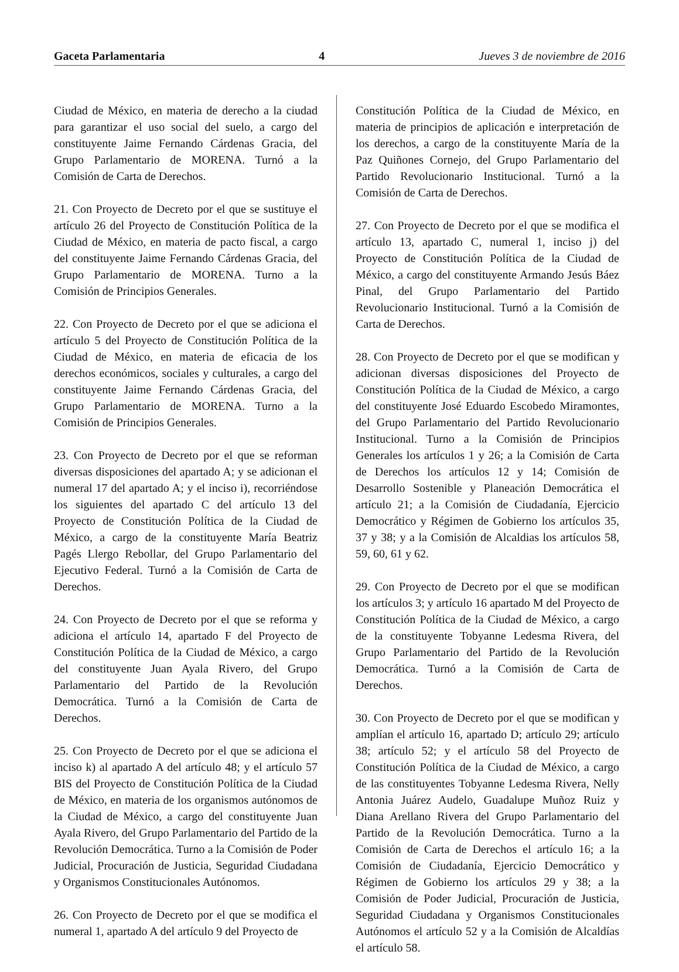Gaceta Parlamentaria 4 Jueves 3 de noviembre de 2016
Ciudad de México, en materia de derecho a la ciudad para garantizar el uso social del suelo, a cargo del constituyente Jaime Fernando Cárdenas Gracia, del Grupo Parlamentario de MORENA. Turnó a la Comisión de Carta de Derechos.
21. Con Proyecto de Decreto por el que se sustituye el artículo 26 del Proyecto de Constitución Política de la Ciudad de México, en materia de pacto fiscal, a cargo del constituyente Jaime Fernando Cárdenas Gracia, del Grupo Parlamentario de MORENA. Turno a la Comisión de Principios Generales.
22. Con Proyecto de Decreto por el que se adiciona el artículo 5 del Proyecto de Constitución Política de la Ciudad de México, en materia de eficacia de los derechos económicos, sociales y culturales, a cargo del constituyente Jaime Fernando Cárdenas Gracia, del Grupo Parlamentario de MORENA. Turno a la Comisión de Principios Generales.
23. Con Proyecto de Decreto por el que se reforman diversas disposiciones del apartado A; y se adicionan el numeral 17 del apartado A; y el inciso i), recorriéndose los siguientes del apartado C del artículo 13 del Proyecto de Constitución Política de la Ciudad de México, a cargo de la constituyente María Beatriz Pagés Llergo Rebollar, del Grupo Parlamentario del Ejecutivo Federal. Turnó a la Comisión de Carta de Derechos.
24. Con Proyecto de Decreto por el que se reforma y adiciona el artículo 14, apartado F del Proyecto de Constitución Política de la Ciudad de México, a cargo del constituyente Juan Ayala Rivero, del Grupo Parlamentario del Partido de la Revolución Democrática. Turnó a la Comisión de Carta de Derechos.
25. Con Proyecto de Decreto por el que se adiciona el inciso k) al apartado A del artículo 48; y el artículo 57 BIS del Proyecto de Constitución Política de la Ciudad de México, en materia de los organismos autónomos de la Ciudad de México, a cargo del constituyente Juan Ayala Rivero, del Grupo Parlamentario del Partido de la Revolución Democrática. Turno a la Comisión de Poder Judicial, Procuración de Justicia, Seguridad Ciudadana y Organismos Constitucionales Autónomos.
26. Con Proyecto de Decreto por el que se modifica el numeral 1, apartado A del artículo 9 del Proyecto de
Constitución Política de la Ciudad de México, en materia de principios de aplicación e interpretación de los derechos, a cargo de la constituyente María de la Paz Quiñones Cornejo, del Grupo Parlamentario del Partido Revolucionario Institucional. Turnó a la Comisión de Carta de Derechos.
27. Con Proyecto de Decreto por el que se modifica el artículo 13, apartado C, numeral 1, inciso j) del Proyecto de Constitución Política de la Ciudad de México, a cargo del constituyente Armando Jesús Báez Pinal, del Grupo Parlamentario del Partido Revolucionario Institucional. Turnó a la Comisión de Carta de Derechos.
28. Con Proyecto de Decreto por el que se modifican y adicionan diversas disposiciones del Proyecto de Constitución Política de la Ciudad de México, a cargo del constituyente José Eduardo Escobedo Miramontes, del Grupo Parlamentario del Partido Revolucionario Institucional. Turno a la Comisión de Principios Generales los artículos 1 y 26; a la Comisión de Carta de Derechos los artículos 12 y 14; Comisión de Desarrollo Sostenible y Planeación Democrática el artículo 21; a la Comisión de Ciudadanía, Ejercicio Democrático y Régimen de Gobierno los artículos 35, 37 y 38; y a la Comisión de Alcaldias los artículos 58, 59, 60, 61 y 62.
29. Con Proyecto de Decreto por el que se modifican los artículos 3; y artículo 16 apartado M del Proyecto de Constitución Política de la Ciudad de México, a cargo de la constituyente Tobyanne Ledesma Rivera, del Grupo Parlamentario del Partido de la Revolución Democrática. Turnó a la Comisión de Carta de Derechos.
30. Con Proyecto de Decreto por el que se modifican y amplían el artículo 16, apartado D; artículo 29; artículo 38; artículo 52; y el artículo 58 del Proyecto de Constitución Política de la Ciudad de México, a cargo de las constituyentes Tobyanne Ledesma Rivera, Nelly Antonia Juárez Audelo, Guadalupe Muñoz Ruiz y Diana Arellano Rivera del Grupo Parlamentario del Partido de la Revolución Democrática. Turno a la Comisión de Carta de Derechos el artículo 16; a la Comisión de Ciudadanía, Ejercicio Democrático y Régimen de Gobierno los artículos 29 y 38; a la Comisión de Poder Judicial, Procuración de Justicia, Seguridad Ciudadana y Organismos Constitucionales Autónomos el artículo 52 y a la Comisión de Alcaldías el artículo 58.